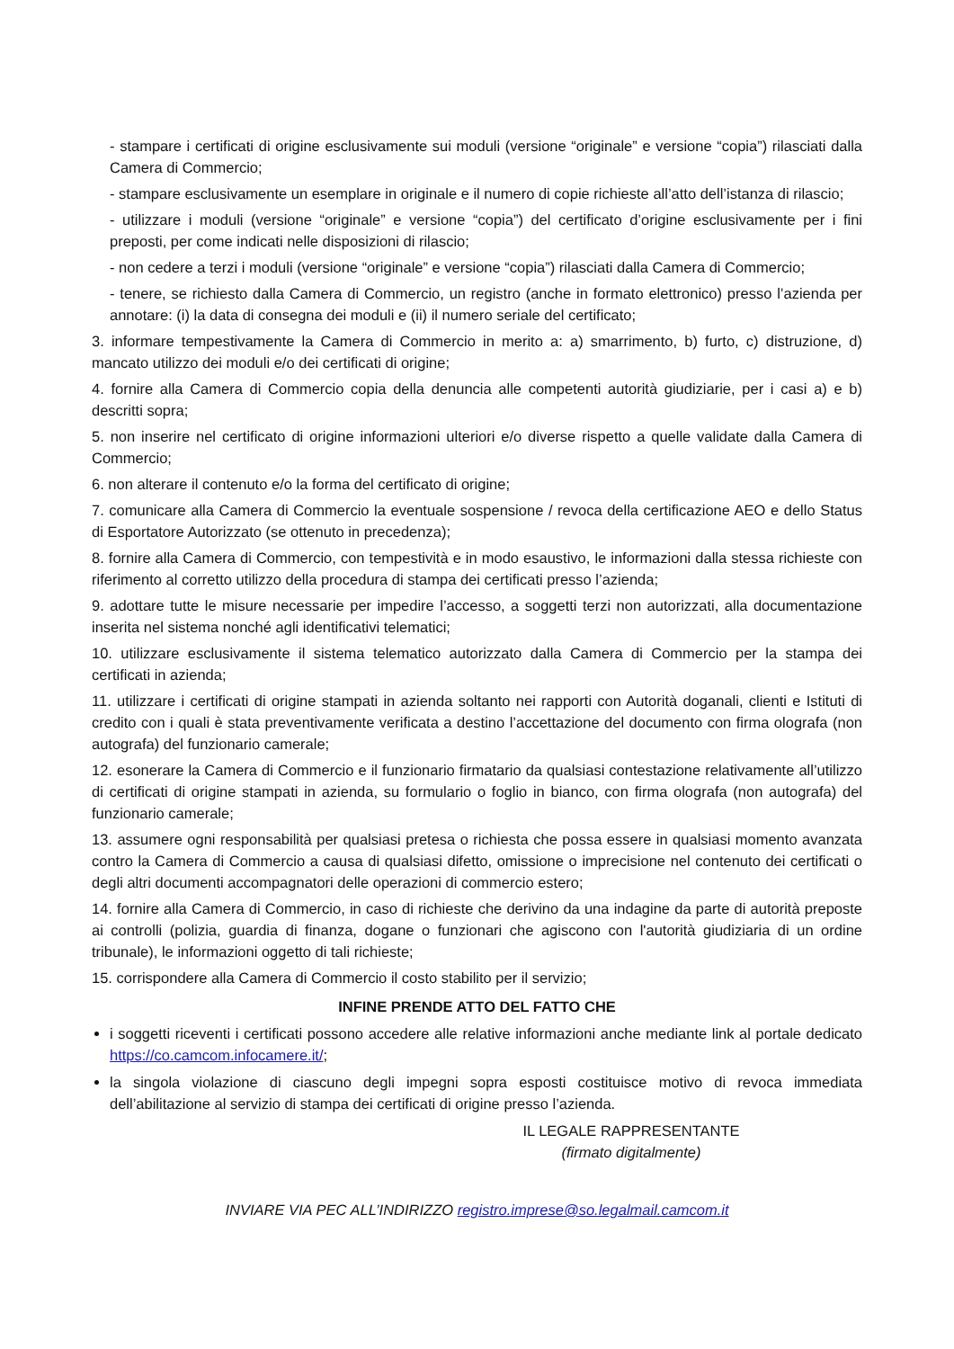- stampare i certificati di origine esclusivamente sui moduli (versione “originale” e versione “copia”) rilasciati dalla Camera di Commercio;
- stampare esclusivamente un esemplare in originale e il numero di copie richieste all’atto dell’istanza di rilascio;
- utilizzare i moduli (versione “originale” e versione “copia”) del certificato d’origine esclusivamente per i fini preposti, per come indicati nelle disposizioni di rilascio;
- non cedere a terzi i moduli (versione “originale” e versione “copia”) rilasciati dalla Camera di Commercio;
- tenere, se richiesto dalla Camera di Commercio, un registro (anche in formato elettronico) presso l’azienda per annotare: (i) la data di consegna dei moduli e (ii) il numero seriale del certificato;
3. informare tempestivamente la Camera di Commercio in merito a: a) smarrimento, b) furto, c) distruzione, d) mancato utilizzo dei moduli e/o dei certificati di origine;
4. fornire alla Camera di Commercio copia della denuncia alle competenti autorità giudiziarie, per i casi a) e b) descritti sopra;
5. non inserire nel certificato di origine informazioni ulteriori e/o diverse rispetto a quelle validate dalla Camera di Commercio;
6. non alterare il contenuto e/o la forma del certificato di origine;
7. comunicare alla Camera di Commercio la eventuale sospensione / revoca della certificazione AEO e dello Status di Esportatore Autorizzato (se ottenuto in precedenza);
8. fornire alla Camera di Commercio, con tempestività e in modo esaustivo, le informazioni dalla stessa richieste con riferimento al corretto utilizzo della procedura di stampa dei certificati presso l’azienda;
9. adottare tutte le misure necessarie per impedire l’accesso, a soggetti terzi non autorizzati, alla documentazione inserita nel sistema nonché agli identificativi telematici;
10. utilizzare esclusivamente il sistema telematico autorizzato dalla Camera di Commercio per la stampa dei certificati in azienda;
11. utilizzare i certificati di origine stampati in azienda soltanto nei rapporti con Autorità doganali, clienti e Istituti di credito con i quali è stata preventivamente verificata a destino l’accettazione del documento con firma olografa (non autografa) del funzionario camerale;
12. esonerare la Camera di Commercio e il funzionario firmatario da qualsiasi contestazione relativamente all’utilizzo di certificati di origine stampati in azienda, su formulario o foglio in bianco, con firma olografa (non autografa) del funzionario camerale;
13. assumere ogni responsabilità per qualsiasi pretesa o richiesta che possa essere in qualsiasi momento avanzata contro la Camera di Commercio a causa di qualsiasi difetto, omissione o imprecisione nel contenuto dei certificati o degli altri documenti accompagnatori delle operazioni di commercio estero;
14. fornire alla Camera di Commercio, in caso di richieste che derivino da una indagine da parte di autorità preposte ai controlli (polizia, guardia di finanza, dogane o funzionari che agiscono con l'autorità giudiziaria di un ordine tribunale), le informazioni oggetto di tali richieste;
15. corrispondere alla Camera di Commercio il costo stabilito per il servizio;
INFINE PRENDE ATTO DEL FATTO CHE
i soggetti riceventi i certificati possono accedere alle relative informazioni anche mediante link al portale dedicato https://co.camcom.infocamere.it/;
la singola violazione di ciascuno degli impegni sopra esposti costituisce motivo di revoca immediata dell’abilitazione al servizio di stampa dei certificati di origine presso l’azienda.
IL LEGALE RAPPRESENTANTE
(firmato digitalmente)
INVIARE VIA PEC ALL’INDIRIZZO registro.imprese@so.legalmail.camcom.it